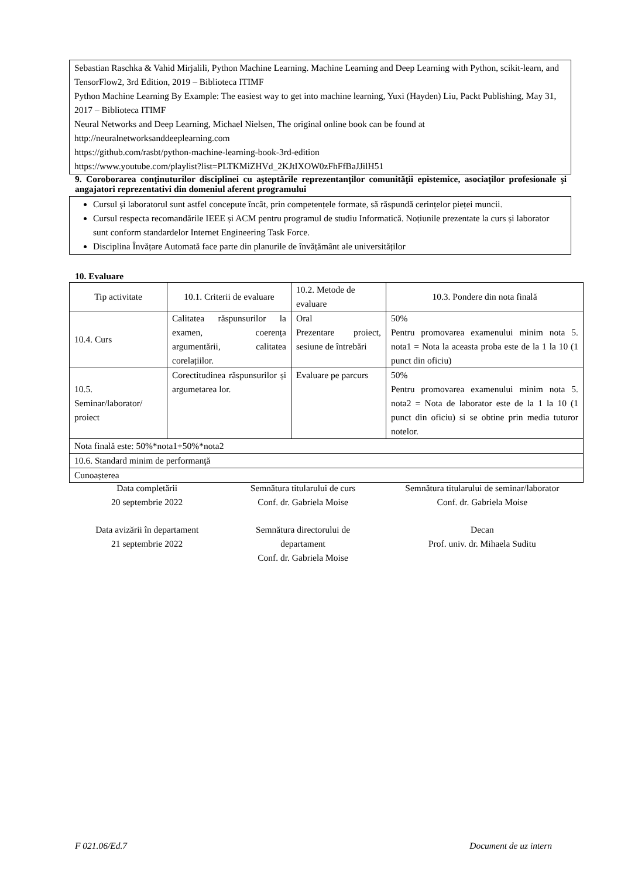Sebastian Raschka & Vahid Mirjalili, Python Machine Learning. Machine Learning and Deep Learning with Python, scikit-learn, and TensorFlow2, 3rd Edition, 2019 – Biblioteca ITIMF
Python Machine Learning By Example: The easiest way to get into machine learning, Yuxi (Hayden) Liu, Packt Publishing, May 31, 2017 – Biblioteca ITIMF
Neural Networks and Deep Learning, Michael Nielsen, The original online book can be found at http://neuralnetworksanddeeplearning.com
https://github.com/rasbt/python-machine-learning-book-3rd-edition
https://www.youtube.com/playlist?list=PLTKMiZHVd_2KJtIXOW0zFhFfBaJJilH51
9. Coroborarea conţinuturilor disciplinei cu aşteptările reprezentanţilor comunităţii epistemice, asociaţilor profesionale şi angajatori reprezentativi din domeniul aferent programului
Cursul și laboratorul sunt astfel concepute încât, prin competențele formate, să răspundă cerințelor pieței muncii.
Cursul respecta recomandările IEEE și ACM pentru programul de studiu Informatică. Noțiunile prezentate la curs și laborator sunt conform standardelor Internet Engineering Task Force.
Disciplina Învățare Automată face parte din planurile de învățământ ale universităților
10. Evaluare
| Tip activitate | 10.1. Criterii de evaluare | 10.2. Metode de evaluare | 10.3. Pondere din nota finală |
| --- | --- | --- | --- |
| 10.4. Curs | Calitatea răspunsurilor la examen, coerența argumentării, calitatea corelațiilor. | Oral Prezentare proiect, sesiune de întrebări | 50% Pentru promovarea examenului minim nota 5. nota1 = Nota la aceasta proba este de la 1 la 10 (1 punct din oficiu) |
| 10.5. Seminar/laborator/ proiect | Corectitudinea răspunsurilor și argumetarea lor. | Evaluare pe parcurs | 50% Pentru promovarea examenului minim nota 5. nota2 = Nota de laborator este de la 1 la 10 (1 punct din oficiu) si se obtine prin media tuturor notelor. |
| Nota finală este: 50%*nota1+50%*nota2 | | | |
| 10.6. Standard minim de performanţă | | | |
| Cunoașterea | | | |
Data completării
20 septembrie 2022
Semnătura titularului de curs
Conf. dr. Gabriela Moise
Semnătura titularului de seminar/laborator
Conf. dr. Gabriela Moise
Data avizării în departament
21 septembrie 2022
Semnătura directorului de
departament
Conf. dr. Gabriela Moise
Decan
Prof. univ. dr. Mihaela Suditu
F 021.06/Ed.7 Document de uz intern